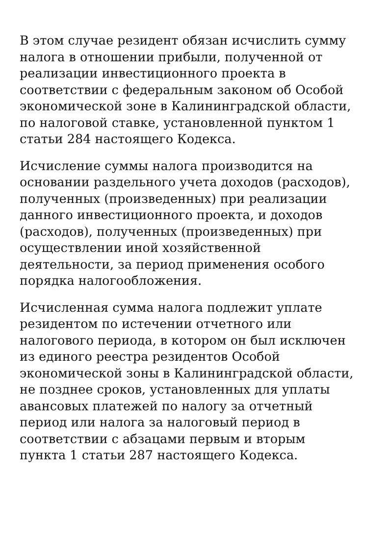В этом случае резидент обязан исчислить сумму
налога в отношении прибыли, полученной от
реализации инвестиционного проекта в
соответствии с федеральным законом об Особой
экономической зоне в Калининградской области,
по налоговой ставке, установленной пунктом 1
статьи 284 настоящего Кодекса.
Исчисление суммы налога производится на
основании раздельного учета доходов (расходов),
полученных (произведенных) при реализации
данного инвестиционного проекта, и доходов
(расходов), полученных (произведенных) при
осуществлении иной хозяйственной
деятельности, за период применения особого
порядка налогообложения.
Исчисленная сумма налога подлежит уплате
резидентом по истечении отчетного или
налогового периода, в котором он был исключен
из единого реестра резидентов Особой
экономической зоны в Калининградской области,
не позднее сроков, установленных для уплаты
авансовых платежей по налогу за отчетный
период или налога за налоговый период в
соответствии с абзацами первым и вторым
пункта 1 статьи 287 настоящего Кодекса.